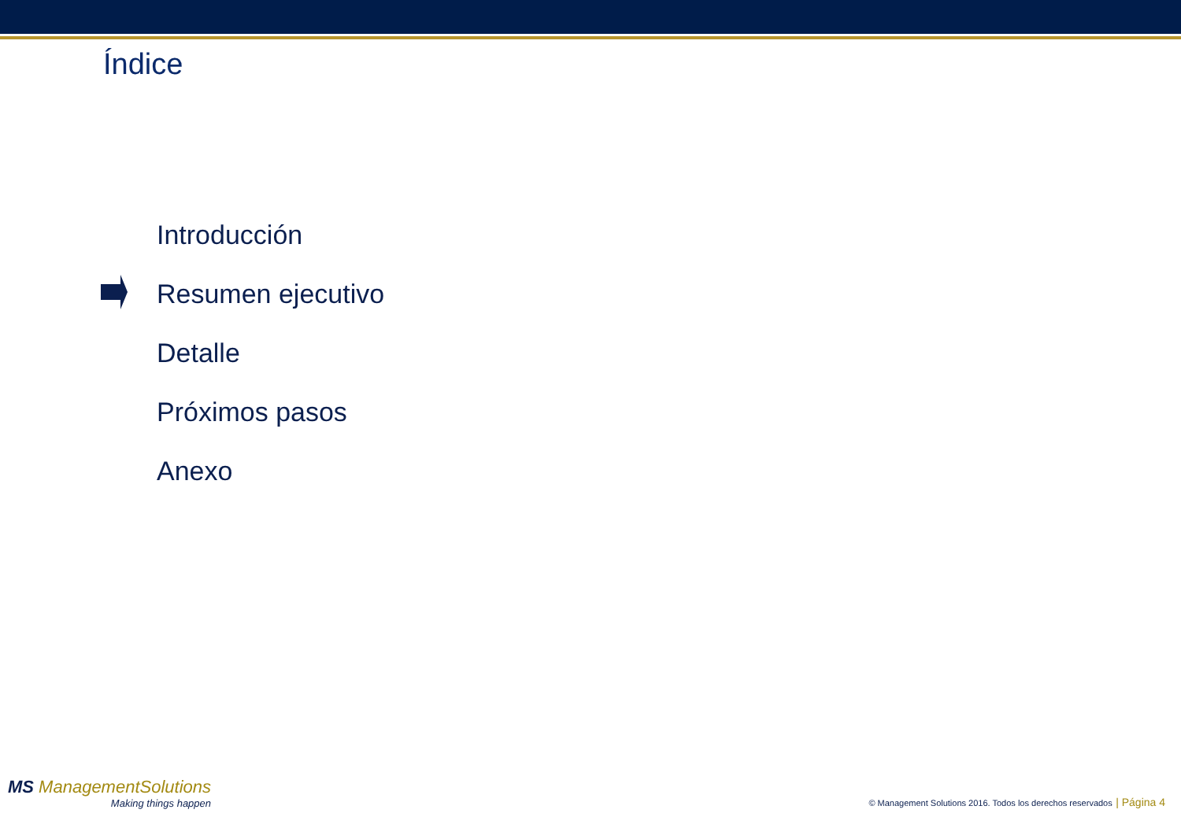Índice
Introducción
Resumen ejecutivo
Detalle
Próximos pasos
Anexo
MS ManagementSolutions
Making things happen
© Management Solutions 2016. Todos los derechos reservados | Página 4